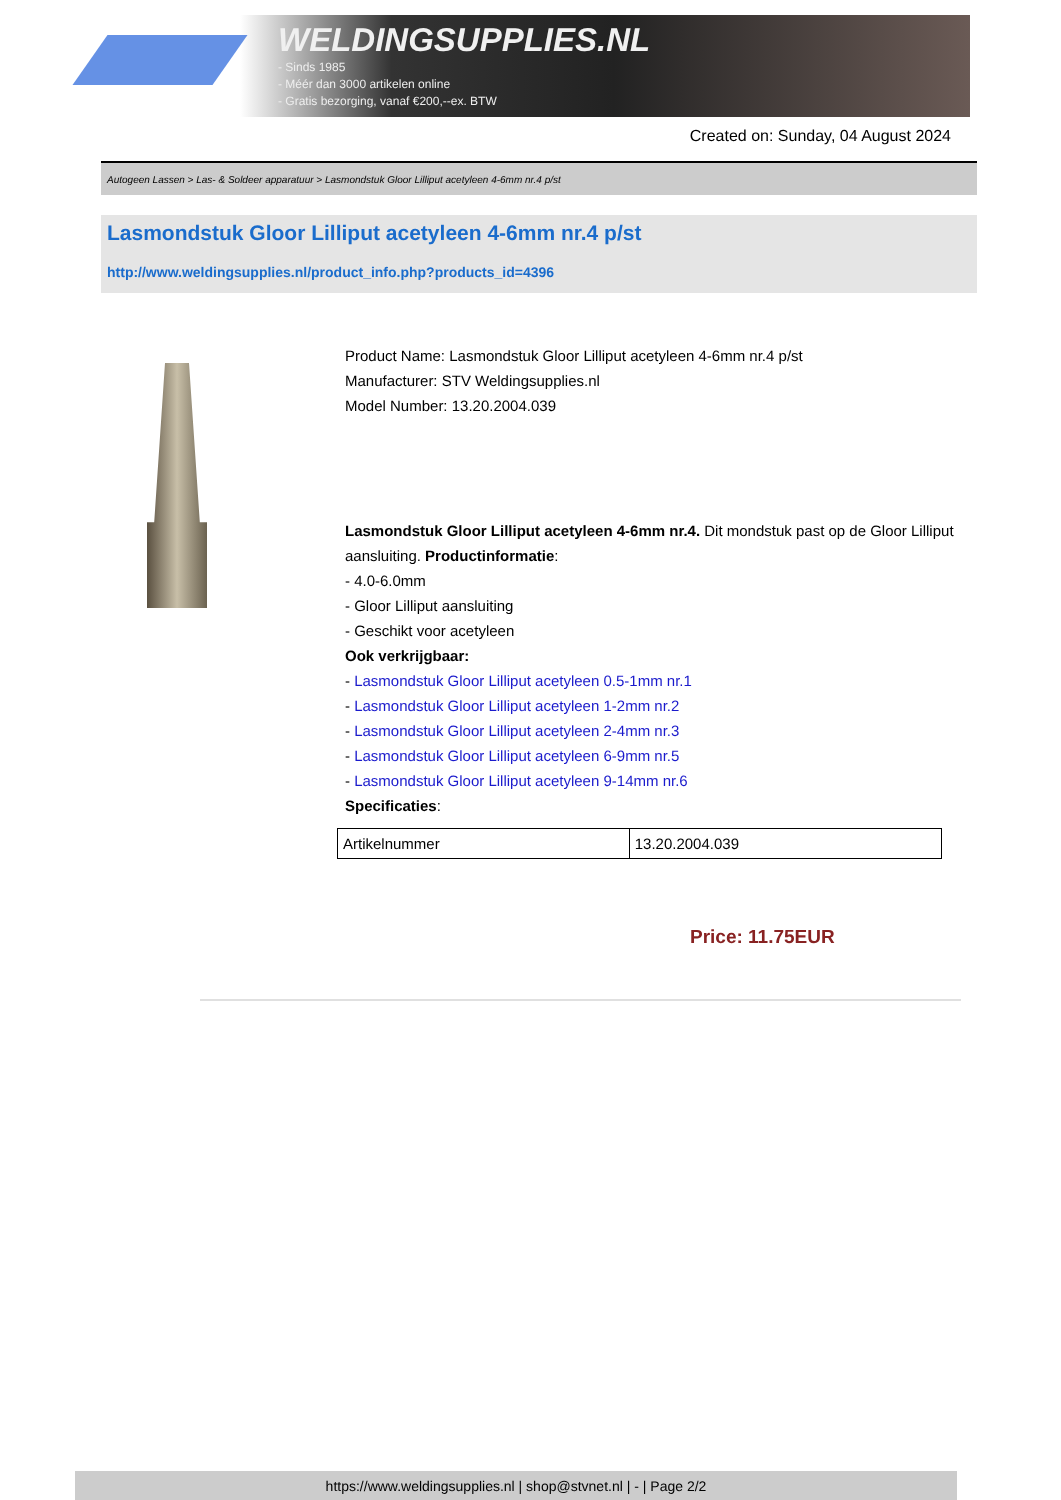WELDINGSUPPLIES.NL
- Sinds 1985
- Méér dan 3000 artikelen online
- Gratis bezorging, vanaf €200,--ex. BTW
Created on: Sunday, 04 August 2024
Autogeen Lassen > Las- & Soldeer apparatuur > Lasmondstuk Gloor Lilliput acetyleen 4-6mm nr.4 p/st
Lasmondstuk Gloor Lilliput acetyleen 4-6mm nr.4 p/st
http://www.weldingsupplies.nl/product_info.php?products_id=4396
Product Name: Lasmondstuk Gloor Lilliput acetyleen 4-6mm nr.4 p/st
Manufacturer: STV Weldingsupplies.nl
Model Number: 13.20.2004.039
Lasmondstuk Gloor Lilliput acetyleen 4-6mm nr.4. Dit mondstuk past op de Gloor Lilliput aansluiting. Productinformatie:
- 4.0-6.0mm
- Gloor Lilliput aansluiting
- Geschikt voor acetyleen
Ook verkrijgbaar:
- Lasmondstuk Gloor Lilliput acetyleen 0.5-1mm nr.1
- Lasmondstuk Gloor Lilliput acetyleen 1-2mm nr.2
- Lasmondstuk Gloor Lilliput acetyleen 2-4mm nr.3
- Lasmondstuk Gloor Lilliput acetyleen 6-9mm nr.5
- Lasmondstuk Gloor Lilliput acetyleen 9-14mm nr.6
Specificaties:
| Artikelnummer | 13.20.2004.039 |
Price: 11.75EUR
https://www.weldingsupplies.nl | shop@stvnet.nl | - | Page 2/2